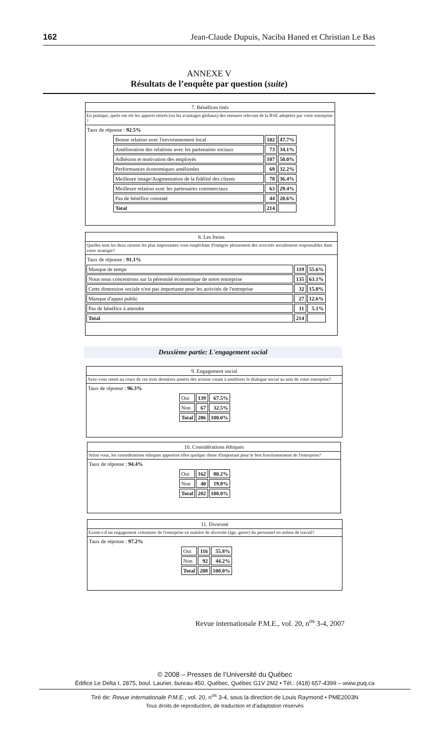162 Jean-Claude Dupuis, Naciba Haned et Christian Le Bas
ANNEXE V
Résultats de l’enquête par question (suite)
7. Bénéfices tirés
En pratique, quels ont été les apports retirés (ou les avantages globaux) des mesures relevant de la RSE adoptées par votre entreprise ?
Taux de réponse : 92.5%
| Bonne relation avec l'environnement local | 102 | 47.7% |
| Amélioration des relations avec les partenaires sociaux | 73 | 34.1% |
| Adhésion et motivation des employés | 107 | 50.0% |
| Performances économiques améliorées | 69 | 32.2% |
| Meilleure image/Augmentation de la fidélité des clients | 78 | 36.4% |
| Meilleure relation avec les partenaires commerciaux | 63 | 29.4% |
| Pas de bénéfice constaté | 44 | 20.6% |
| Total | 214 | |
8. Les freins
Quelles sont les deux raisons les plus importantes vous empêchant d'intégrer pleinement des activités socialement responsables dans votre stratégie?
Taux de réponse : 91.1%
| Manque de temps | 119 | 55.6% |
| Nous nous concentrons sur la pérennité économique de notre entreprise | 135 | 63.1% |
| Cette dimension sociale n'est pas importante pour les activités de l'entreprise | 32 | 15.0% |
| Manque d'appui public | 27 | 12.6% |
| Pas de bénéfice à attendre | 11 | 5.1% |
| Total | 214 | |
Deuxième partie: L'engagement social
9. Engagement social
Avez-vous mené au cours de ces trois dernières années des actions visant à améliorer le dialogue social au sein de votre entreprise?
Taux de réponse : 96.3%
| Oui | 139 | 67.5% |
| Non | 67 | 32.5% |
| Total | 206 | 100.0% |
10. Considérations éthiques
Selon vous, les considérations éthiques apportent elles quelque chose d'important pour le bon fonctionnement de l'entreprise?
Taux de réponse : 94.4%
| Oui | 162 | 80.2% |
| Non | 40 | 19.8% |
| Total | 202 | 100.0% |
11. Diversité
Existe-t-il un engagement volontaire de l'entreprise en matière de diversité (âge, genre) du personnel en milieu de travail?
Taux de réponse : 97.2%
| Oui | 116 | 55.8% |
| Non | 92 | 44.2% |
| Total | 208 | 100.0% |
Revue internationale P.M.E., vol. 20, n<sup>os</sup> 3-4, 2007
© 2008 – Presses de l’Université du Québec
Édifice Le Delta I, 2875, boul. Laurier, bureau 450, Québec, Québec G1V 2M2 • Tél.: (418) 657-4399 – www.puq.ca
Tiré de: Revue internationale P.M.E., vol. 20, n<sup>os</sup> 3-4, sous la direction de Louis Raymond • PME2003N
Tous droits de reproduction, de traduction et d’adaptation réservés